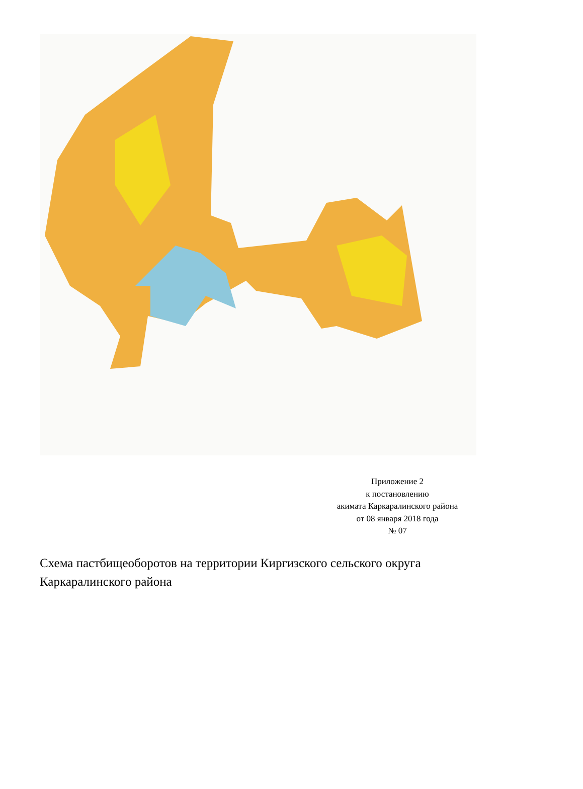Приложение 2
к постановлению
акимата Каркаралинского района
от 08 января 2018 года
№ 07
Схема пастбищеоборотов на территории Киргизского сельского округа Каркаралинского района